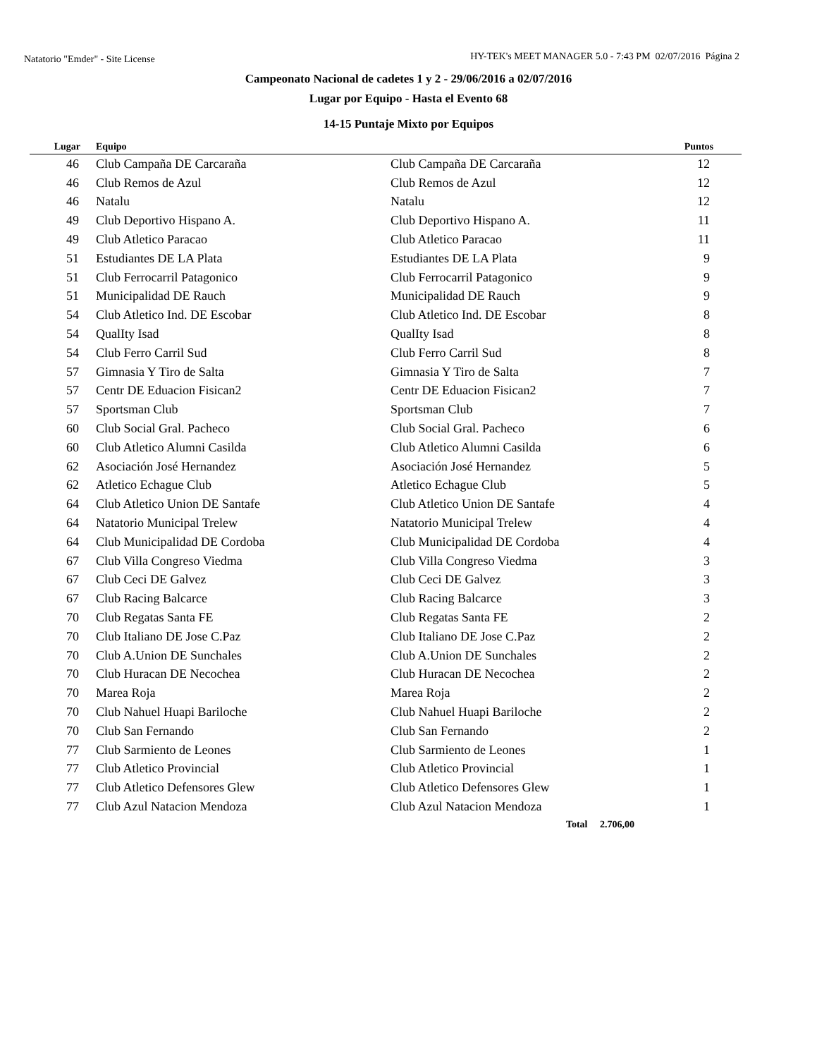Natatorio "Emder" - Site License HY-TEK's MEET MANAGER 5.0 - 7:43 PM 02/07/2016 Página 2
Campeonato Nacional de cadetes 1 y 2 - 29/06/2016 a 02/07/2016
Lugar por Equipo - Hasta el Evento 68
14-15 Puntaje Mixto por Equipos
| Lugar | Equipo | | Puntos |
| --- | --- | --- | --- |
| 46 | Club Campaña DE Carcaraña | Club Campaña DE Carcaraña | 12 |
| 46 | Club Remos de Azul | Club Remos de Azul | 12 |
| 46 | Natalu | Natalu | 12 |
| 49 | Club Deportivo Hispano A. | Club Deportivo Hispano A. | 11 |
| 49 | Club Atletico Paracao | Club Atletico Paracao | 11 |
| 51 | Estudiantes DE LA Plata | Estudiantes DE LA Plata | 9 |
| 51 | Club Ferrocarril Patagonico | Club Ferrocarril Patagonico | 9 |
| 51 | Municipalidad DE Rauch | Municipalidad DE Rauch | 9 |
| 54 | Club Atletico Ind. DE Escobar | Club Atletico Ind. DE Escobar | 8 |
| 54 | QualIty Isad | QualIty Isad | 8 |
| 54 | Club Ferro Carril Sud | Club Ferro Carril Sud | 8 |
| 57 | Gimnasia Y Tiro de Salta | Gimnasia Y Tiro de Salta | 7 |
| 57 | Centr DE Eduacion Fisican2 | Centr DE Eduacion Fisican2 | 7 |
| 57 | Sportsman Club | Sportsman Club | 7 |
| 60 | Club Social Gral. Pacheco | Club Social Gral. Pacheco | 6 |
| 60 | Club Atletico Alumni Casilda | Club Atletico Alumni Casilda | 6 |
| 62 | Asociación José Hernandez | Asociación José Hernandez | 5 |
| 62 | Atletico Echague Club | Atletico Echague Club | 5 |
| 64 | Club Atletico Union DE Santafe | Club Atletico Union DE Santafe | 4 |
| 64 | Natatorio Municipal Trelew | Natatorio Municipal Trelew | 4 |
| 64 | Club Municipalidad DE Cordoba | Club Municipalidad DE Cordoba | 4 |
| 67 | Club Villa Congreso Viedma | Club Villa Congreso Viedma | 3 |
| 67 | Club Ceci DE Galvez | Club Ceci DE Galvez | 3 |
| 67 | Club Racing Balcarce | Club Racing Balcarce | 3 |
| 70 | Club Regatas Santa FE | Club Regatas Santa FE | 2 |
| 70 | Club Italiano DE Jose C.Paz | Club Italiano DE Jose C.Paz | 2 |
| 70 | Club A.Union DE Sunchales | Club A.Union DE Sunchales | 2 |
| 70 | Club Huracan DE Necochea | Club Huracan DE Necochea | 2 |
| 70 | Marea Roja | Marea Roja | 2 |
| 70 | Club Nahuel Huapi Bariloche | Club Nahuel Huapi Bariloche | 2 |
| 70 | Club San Fernando | Club San Fernando | 2 |
| 77 | Club Sarmiento de Leones | Club Sarmiento de Leones | 1 |
| 77 | Club Atletico Provincial | Club Atletico Provincial | 1 |
| 77 | Club Atletico Defensores Glew | Club Atletico Defensores Glew | 1 |
| 77 | Club Azul Natacion Mendoza | Club Azul Natacion Mendoza | 1 |
Total 2.706,00